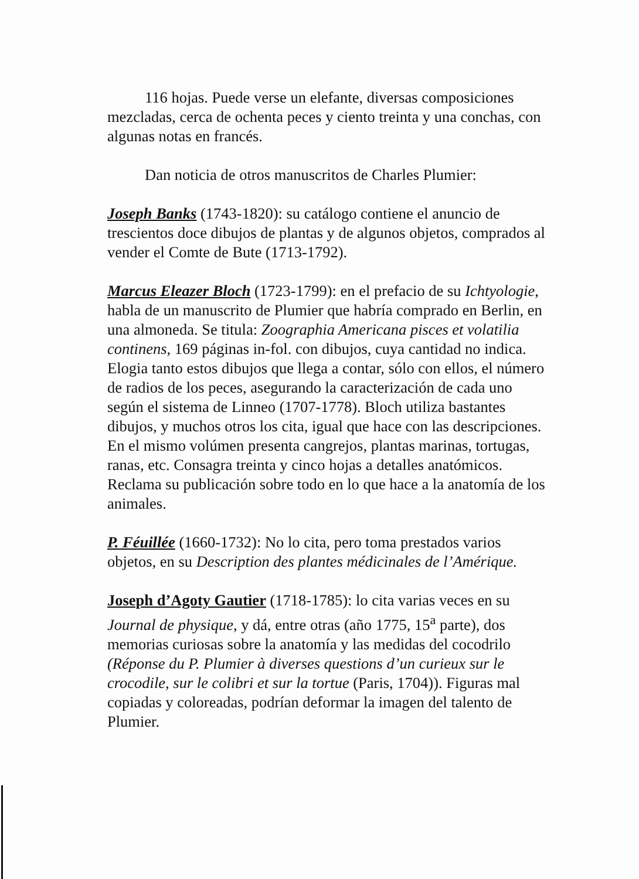116 hojas. Puede verse un elefante, diversas composiciones mezcladas, cerca de ochenta peces y ciento treinta y una conchas, con algunas notas en francés.
Dan noticia de otros manuscritos de Charles Plumier:
Joseph Banks (1743-1820): su catálogo contiene el anuncio de trescientos doce dibujos de plantas y de algunos objetos, comprados al vender el Comte de Bute (1713-1792).
Marcus Eleazer Bloch (1723-1799): en el prefacio de su Ichtyologie, habla de un manuscrito de Plumier que habría comprado en Berlin, en una almoneda. Se titula: Zoographia Americana pisces et volatilia continens, 169 páginas in-fol. con dibujos, cuya cantidad no indica. Elogia tanto estos dibujos que llega a contar, sólo con ellos, el número de radios de los peces, asegurando la caracterización de cada uno según el sistema de Linneo (1707-1778). Bloch utiliza bastantes dibujos, y muchos otros los cita, igual que hace con las descripciones. En el mismo volúmen presenta cangrejos, plantas marinas, tortugas, ranas, etc. Consagra treinta y cinco hojas a detalles anatómicos. Reclama su publicación sobre todo en lo que hace a la anatomía de los animales.
P. Féuillée (1660-1732): No lo cita, pero toma prestados varios objetos, en su Description des plantes médicinales de l’Amérique.
Joseph d’Agoty Gautier (1718-1785): lo cita varias veces en su Journal de physique, y dá, entre otras (año 1775, 15<sup>a</sup> parte), dos memorias curiosas sobre la anatomía y las medidas del cocodrilo (Réponse du P. Plumier à diverses questions d’un curieux sur le crocodile, sur le colibri et sur la tortue (Paris, 1704)). Figuras mal copiadas y coloreadas, podrían deformar la imagen del talento de Plumier.